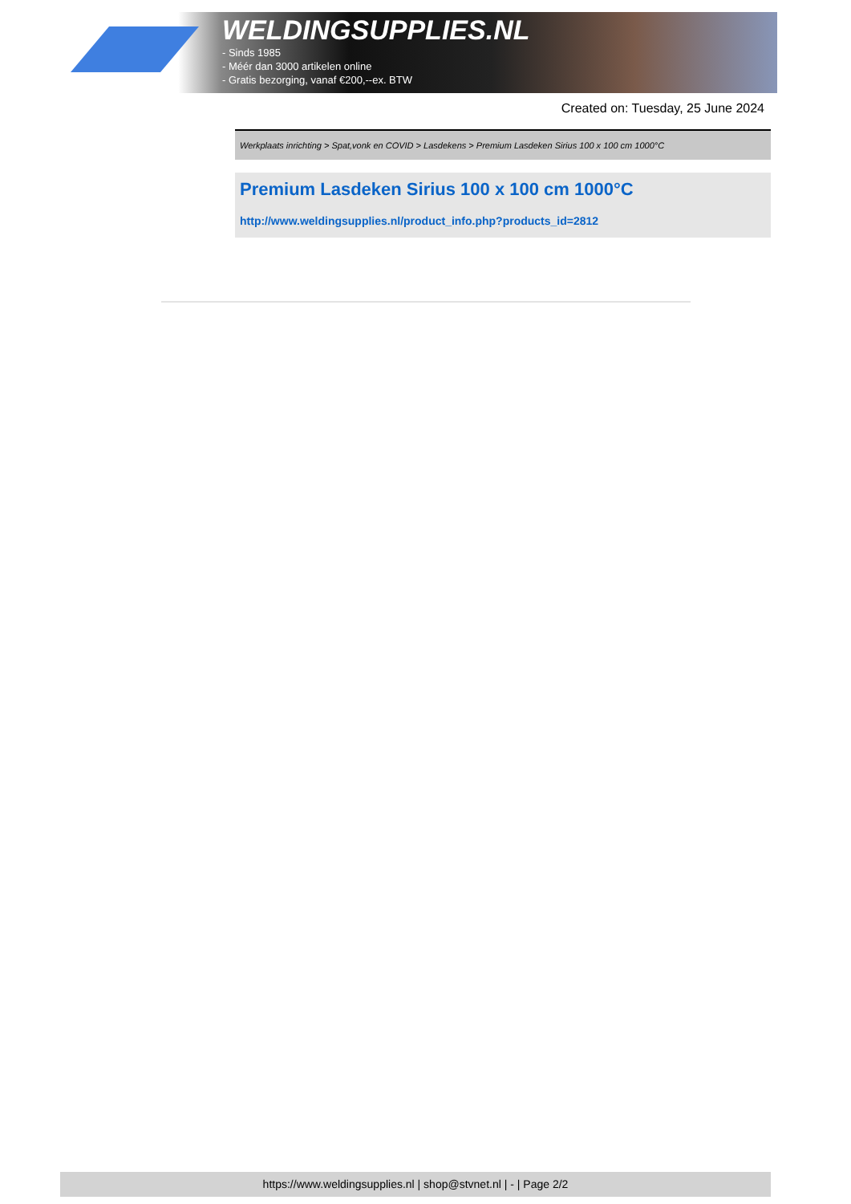WELDINGSUPPLIES.NL
- Sinds 1985
- Méér dan 3000 artikelen online
- Gratis bezorging, vanaf €200,--ex. BTW
Created on: Tuesday, 25 June 2024
Werkplaats inrichting > Spat,vonk en COVID > Lasdekens > Premium Lasdeken Sirius 100 x 100 cm 1000°C
Premium Lasdeken Sirius 100 x 100 cm 1000°C
http://www.weldingsupplies.nl/product_info.php?products_id=2812
https://www.weldingsupplies.nl | shop@stvnet.nl | - | Page 2/2